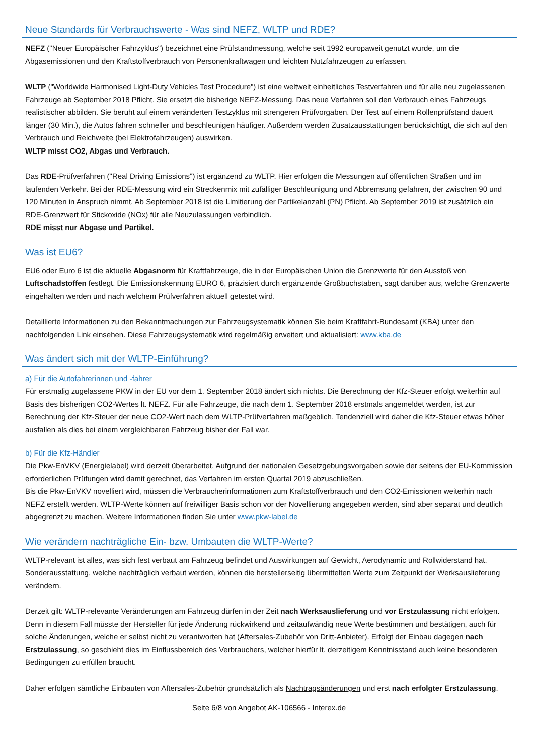Neue Standards für Verbrauchswerte - Was sind NEFZ, WLTP und RDE?
NEFZ ("Neuer Europäischer Fahrzyklus") bezeichnet eine Prüfstandmessung, welche seit 1992 europaweit genutzt wurde, um die Abgasemissionen und den Kraftstoffverbrauch von Personenkraftwagen und leichten Nutzfahrzeugen zu erfassen.
WLTP ("Worldwide Harmonised Light-Duty Vehicles Test Procedure") ist eine weltweit einheitliches Testverfahren und für alle neu zugelassenen Fahrzeuge ab September 2018 Pflicht. Sie ersetzt die bisherige NEFZ-Messung. Das neue Verfahren soll den Verbrauch eines Fahrzeugs realistischer abbilden. Sie beruht auf einem veränderten Testzyklus mit strengeren Prüfvorgaben. Der Test auf einem Rollenprüfstand dauert länger (30 Min.), die Autos fahren schneller und beschleunigen häufiger. Außerdem werden Zusatzausstattungen berücksichtigt, die sich auf den Verbrauch und Reichweite (bei Elektrofahrzeugen) auswirken.
WLTP misst CO2, Abgas und Verbrauch.
Das RDE-Prüfverfahren ("Real Driving Emissions") ist ergänzend zu WLTP. Hier erfolgen die Messungen auf öffentlichen Straßen und im laufenden Verkehr. Bei der RDE-Messung wird ein Streckenmix mit zufälliger Beschleunigung und Abbremsung gefahren, der zwischen 90 und 120 Minuten in Anspruch nimmt. Ab September 2018 ist die Limitierung der Partikelanzahl (PN) Pflicht. Ab September 2019 ist zusätzlich ein RDE-Grenzwert für Stickoxide (NOx) für alle Neuzulassungen verbindlich.
RDE misst nur Abgase und Partikel.
Was ist EU6?
EU6 oder Euro 6 ist die aktuelle Abgasnorm für Kraftfahrzeuge, die in der Europäischen Union die Grenzwerte für den Ausstoß von Luftschadstoffen festlegt. Die Emissionskennung EURO 6, präzisiert durch ergänzende Großbuchstaben, sagt darüber aus, welche Grenzwerte eingehalten werden und nach welchem Prüfverfahren aktuell getestet wird.
Detaillierte Informationen zu den Bekanntmachungen zur Fahrzeugsystematik können Sie beim Kraftfahrt-Bundesamt (KBA) unter den nachfolgenden Link einsehen. Diese Fahrzeugsystematik wird regelmäßig erweitert und aktualisiert: www.kba.de
Was ändert sich mit der WLTP-Einführung?
a) Für die Autofahrerinnen und -fahrer
Für erstmalig zugelassene PKW in der EU vor dem 1. September 2018 ändert sich nichts. Die Berechnung der Kfz-Steuer erfolgt weiterhin auf Basis des bisherigen CO2-Wertes lt. NEFZ. Für alle Fahrzeuge, die nach dem 1. September 2018 erstmals angemeldet werden, ist zur Berechnung der Kfz-Steuer der neue CO2-Wert nach dem WLTP-Prüfverfahren maßgeblich. Tendenziell wird daher die Kfz-Steuer etwas höher ausfallen als dies bei einem vergleichbaren Fahrzeug bisher der Fall war.
b) Für die Kfz-Händler
Die Pkw-EnVKV (Energielabel) wird derzeit überarbeitet. Aufgrund der nationalen Gesetzgebungsvorgaben sowie der seitens der EU-Kommission erforderlichen Prüfungen wird damit gerechnet, das Verfahren im ersten Quartal 2019 abzuschließen.
Bis die Pkw-EnVKV novelliert wird, müssen die Verbraucherinformationen zum Kraftstoffverbrauch und den CO2-Emissionen weiterhin nach NEFZ erstellt werden. WLTP-Werte können auf freiwilliger Basis schon vor der Novellierung angegeben werden, sind aber separat und deutlich abgegrenzt zu machen. Weitere Informationen finden Sie unter www.pkw-label.de
Wie verändern nachträgliche Ein- bzw. Umbauten die WLTP-Werte?
WLTP-relevant ist alles, was sich fest verbaut am Fahrzeug befindet und Auswirkungen auf Gewicht, Aerodynamic und Rollwiderstand hat. Sonderausstattung, welche nachträglich verbaut werden, können die herstellerseitig übermittelten Werte zum Zeitpunkt der Werksauslieferung verändern.
Derzeit gilt: WLTP-relevante Veränderungen am Fahrzeug dürfen in der Zeit nach Werksauslieferung und vor Erstzulassung nicht erfolgen. Denn in diesem Fall müsste der Hersteller für jede Änderung rückwirkend und zeitaufwändig neue Werte bestimmen und bestätigen, auch für solche Änderungen, welche er selbst nicht zu verantworten hat (Aftersales-Zubehör von Dritt-Anbieter). Erfolgt der Einbau dagegen nach Erstzulassung, so geschieht dies im Einflussbereich des Verbrauchers, welcher hierfür lt. derzeitigem Kenntnisstand auch keine besonderen Bedingungen zu erfüllen braucht.
Daher erfolgen sämtliche Einbauten von Aftersales-Zubehör grundsätzlich als Nachtragsänderungen und erst nach erfolgter Erstzulassung.
Seite 6/8 von Angebot AK-106566 - Interex.de